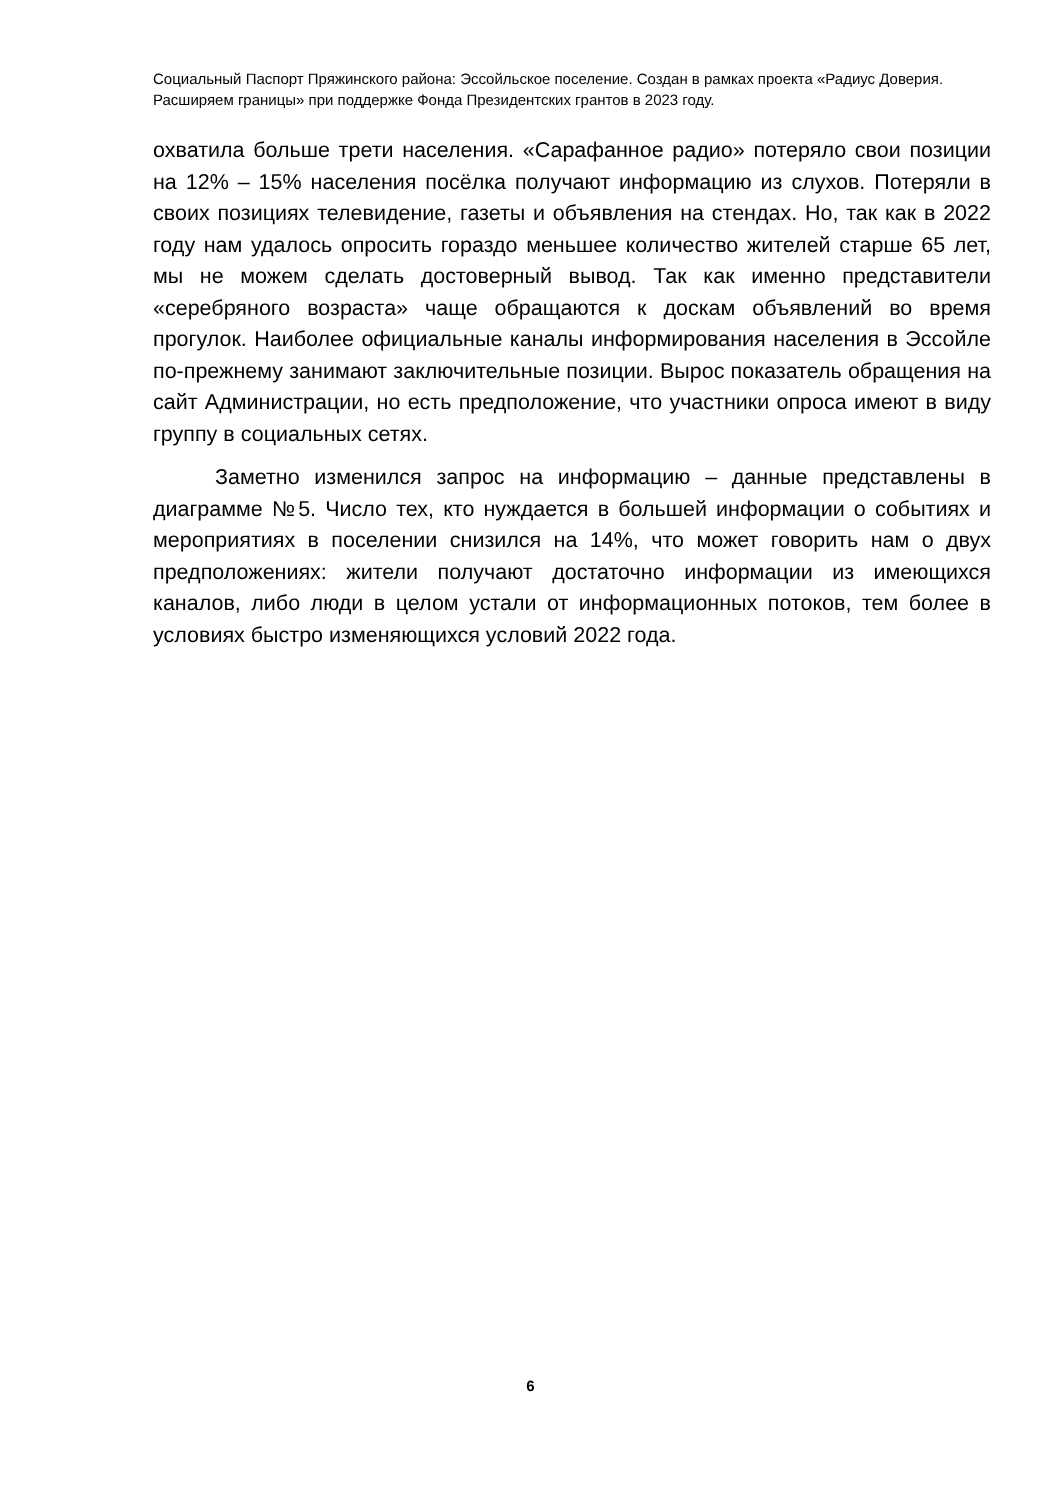Социальный Паспорт Пряжинского района: Эссойльское поселение. Создан в рамках проекта «Радиус Доверия. Расширяем границы» при поддержке Фонда Президентских грантов в 2023 году.
охватила больше трети населения. «Сарафанное радио» потеряло свои позиции на 12% – 15% населения посёлка получают информацию из слухов. Потеряли в своих позициях телевидение, газеты и объявления на стендах. Но, так как в 2022 году нам удалось опросить гораздо меньшее количество жителей старше 65 лет, мы не можем сделать достоверный вывод. Так как именно представители «серебряного возраста» чаще обращаются к доскам объявлений во время прогулок. Наиболее официальные каналы информирования населения в Эссойле по-прежнему занимают заключительные позиции. Вырос показатель обращения на сайт Администрации, но есть предположение, что участники опроса имеют в виду группу в социальных сетях.
Заметно изменился запрос на информацию – данные представлены в диаграмме №5. Число тех, кто нуждается в большей информации о событиях и мероприятиях в поселении снизился на 14%, что может говорить нам о двух предположениях: жители получают достаточно информации из имеющихся каналов, либо люди в целом устали от информационных потоков, тем более в условиях быстро изменяющихся условий 2022 года.
6